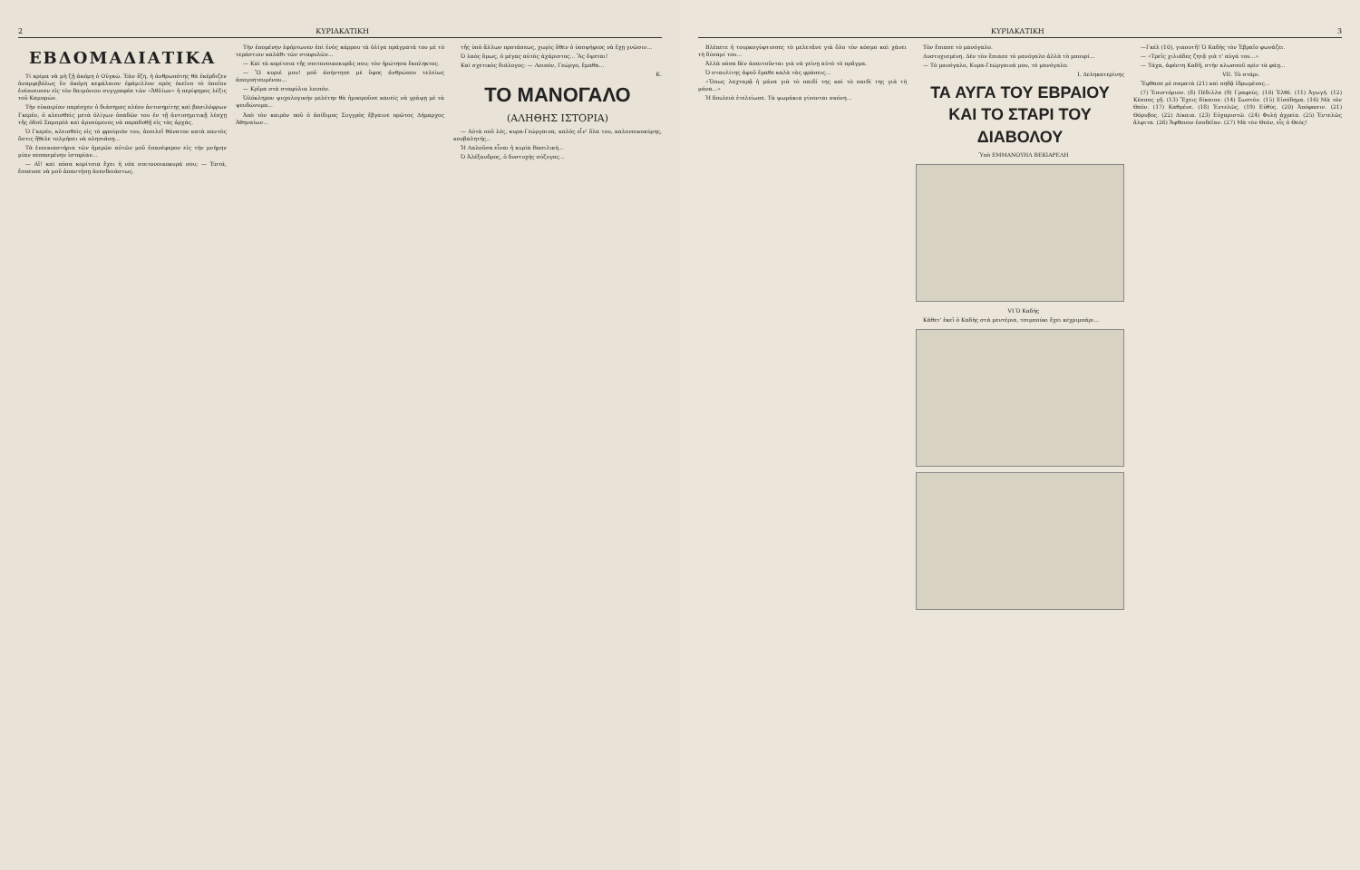2 ΚΥΡΙΑΚΑΤΙΚΗ
ΕΒΔΟΜΑΔΙΑΤΙΚΑ
Τί κρίμα νὰ μὴ ζῇ ἀκόμη ὁ Οὐγκώ. Ἐὰν ἔζη, ἡ ἀνθρωπότης θὰ ἐκέρδιζεν ἀναμφιβόλως ἓν ἀκόμη κεφάλαιον ἐφάμιλλον πρὸς ἐκεῖνο τὸ ὁποῖον ἐνέπνευσεν εἰς τὸν δαιμόνιον συγγραφέα τῶν «Ἀθλίων» ἡ περίφημος λέξις τοῦ Καμπρών.
Τὴν εὐκαιρίαν παρέσχεν ὁ διάσημος πλέον ἀντισημίτης καὶ βασιλόφρων Γκερέν, ὁ κλεισθεὶς μετὰ ὀλίγων ὀπαδῶν του ἐν τῇ ἀντισημιτικῇ λέσχῃ τῆς ὁδοῦ Σαμπρὸλ καὶ ἀρνούμενος νὰ παραδοθῇ εἰς τὰς ἀρχάς.
Ὁ Γκερέν, κλεισθεὶς εἰς τὸ φρούριόν του, ἀπειλεῖ θάνατον κατὰ παντὸς ὅστις ἤθελε τολμήσει νὰ πλησιάσῃ...
Τὰ ἐνοικιαστήρια τῶν ἡμερῶν αὐτῶν μοῦ ἐπανέφερον εἰς τὴν μνήμην μίαν πεσασμένην ἱστορίαν...
— Αἴ! καὶ πόσα κορίτσια ἔχει ἡ νέα σπιτονοικοκυρά σου; — Ἑπτά, ἔσπευσε νὰ μοῦ ἀπαντήσῃ ἀνενδοιάστως.
Τὴν ἐπομένην ἐφόρτωνεν ἐπὶ ἑνὸς κάρρου τὰ ὀλίγα πράγματά του μὲ τὸ τεράστιον καλάθι τῶν σταφυλῶν...
— Καὶ τὰ κορίτσια τῆς σπιτονοικοκυρᾶς σου; τὸν ἠρώτησα ἔκπληκτος.
— Ὢ κυριέ μου! μοῦ ἀπήντησε μὲ ὕφος ἀνθρώπου τελείως ἀπογοητευμένου...
— Κρῖμα στὰ σταφύλια λοιπόν.
Ὁλόκληρον ψυχολογικὴν μελέτην θὰ ἠμποροῦσε κανεὶς νὰ γράψῃ μὲ τὰ ψευδώνυμα...
Ἀπὸ τὸν καιρὸν ποῦ ὁ ἀοίδιμος Συγγρὸς ἔβγαινε πρῶτος Δήμαρχος Ἀθηναίων...
τῆς ὑπὸ ἄλλων προτάσεως, χωρὶς ὅθεν ὁ ὑποψήφιος νὰ ἔχῃ γνῶσιν...
Ὁ λαὸς ὅμως, ὁ μέγας αὐτὸς ἀχάριστος... Ἂς ὄψεται!
Καὶ σχετικὸς διάλογος: — Λοιπόν, Γεώργο, ἔμαθα...
Κ.
ΤΟ ΜΑΝΟΓΑΛΟ
(ΑΛΗΘΗΣ ΙΣΤΟΡΙΑ)
— Αὐτὰ ποῦ λές, κυρα-Γεώργαινα, καλὸς εἶν' ὅλα του, καλονοικοκύρης, κουβαλητής...
Ἡ Λαλοῦσα εἶναι ἡ κυρία Βασιλική...
Ὁ Ἀλέξανδρος, ὁ δυστυχὴς σύζυγος...
ΚΥΡΙΑΚΑΤΙΚΗ 3
Βλέπετε ἡ τουρκογύφτισσες τὸ μελετᾶνε γιὰ ὅλο τὸν κόσμο καὶ χάνει τὴ δύναμί του...
Ἀλλὰ πόσα δὲν ἀπαιτοῦνται γιὰ νὰ γείνῃ αὐτὸ τὸ πρᾶγμα.
Ὁ σταυλίτης ἀφοῦ ἔμαθε καλὰ τὰς φράσεις...
«Ὅπως λαχταρᾷ ἡ μάνα γιὰ τὸ παιδί της καὶ τὸ παιδί της γιὰ τὴ μάνα...»
Ἡ δουλειὰ ἐτελείωσε. Τὰ ψωμάκια γίνονται σκόνη...
Τὸν ἔπιασε τὸ μανόγαλο.
Δυστυχισμένη. Δὲν τὸν ἔπιασε τὸ μανόγαλο ἀλλὰ τὸ μπουρί...
— Τὸ μανόγαλο, Κυρα-Γεώργαινά μου, τὸ μανόγαλο.
Ι. Δεληκατερίνης
ΤΑ ΑΥΓΑ ΤΟΥ ΕΒΡΑΙΟΥ
ΚΑΙ ΤΟ ΣΤΑΡΙ ΤΟΥ ΔΙΑΒΟΛΟΥ
Ὑπὸ ΕΜΜΑΝΟΥΗΛ ΒΕΚΙΑΡΕΛΗ
VI Ὁ Καδής
Κάθετ' ἐκεῖ ὁ Καδὴς στὰ μεντέρια, τσιμπούκι ἔχει κεχριμπάρι...
—Γκέλ (10), γιαουτῆ! Ὁ Καδὴς τὸν Ἑβραῖο φωνάζει.
— «Τρεῖς χιλιάδες ζητᾷ γιὰ τ' αὐγά του...»
— Τάχα, ἀφέντη Καδῆ, στὴν κλωσσοῦ πρὶν τὰ φάῃ...
VII. Τὸ στάρι.
Ἔφθασε μὲ σαματὰ (21) καὶ πηδᾷ ἱδρωμένος...
(7) Ἐπιστόμιον. (8) Πέδιλλα (9) Γραφεύς. (10) Ἐλθέ. (11) Ἀγωγή. (12) Κέσσος γῆ. (13) Ἔχεις δίκαιον. (14) Σωστόν. (15) Εἰσόδημα. (16) Μὰ τὸν Θεόν. (17) Καθμένε. (18) Ἐντελῶς. (19) Εὐθύς. (20) Ἀπόφασιν. (21) Θόρυβος. (22) Δίκαια. (23) Εὐχαριστῶ. (24) Φυλὴ ἀχρεία. (25) Ἐντελῶς ἄλφιτα. (26) Ἄφθονον ἐσοδεῖαν. (27) Μὰ τὸν Θεόν, εἷς ὁ Θεός!